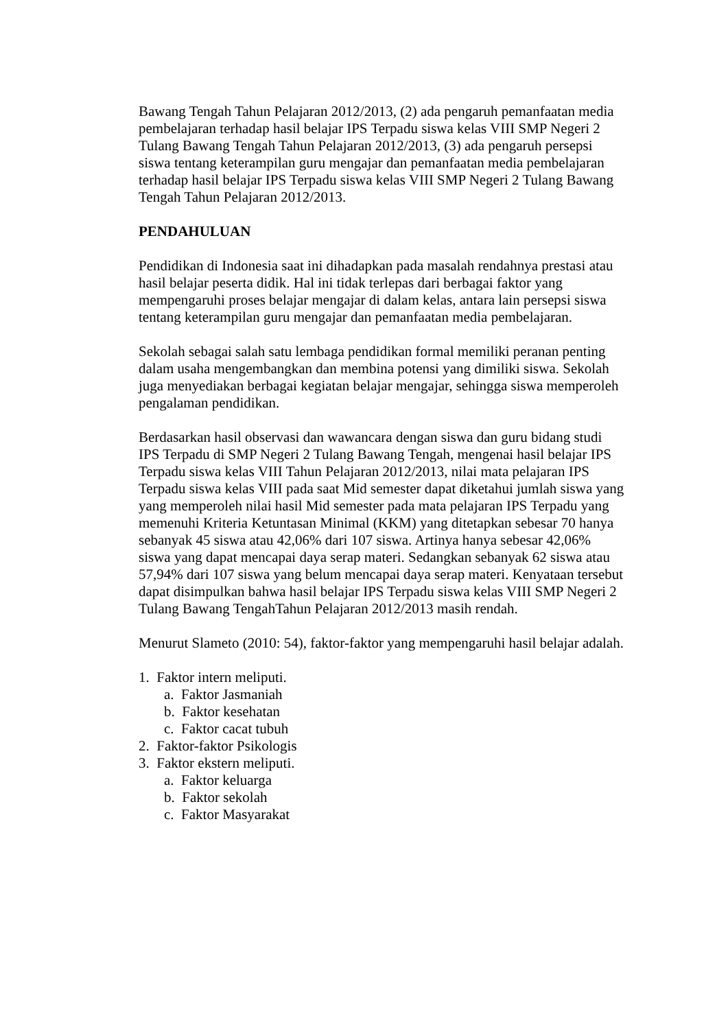Bawang Tengah Tahun Pelajaran 2012/2013, (2) ada pengaruh pemanfaatan media pembelajaran terhadap hasil belajar IPS Terpadu siswa kelas VIII SMP Negeri 2 Tulang Bawang Tengah Tahun Pelajaran 2012/2013, (3) ada pengaruh persepsi siswa tentang keterampilan guru mengajar dan pemanfaatan media pembelajaran terhadap hasil belajar IPS Terpadu siswa kelas VIII SMP Negeri 2 Tulang Bawang Tengah Tahun Pelajaran 2012/2013.
PENDAHULUAN
Pendidikan di Indonesia saat ini dihadapkan pada masalah rendahnya prestasi atau hasil belajar peserta didik. Hal ini tidak terlepas dari berbagai faktor yang mempengaruhi proses belajar mengajar di dalam kelas, antara lain persepsi siswa tentang keterampilan guru mengajar dan pemanfaatan media pembelajaran.
Sekolah sebagai salah satu lembaga pendidikan formal memiliki peranan penting dalam usaha mengembangkan dan membina potensi yang dimiliki siswa. Sekolah juga menyediakan berbagai kegiatan belajar mengajar, sehingga siswa memperoleh pengalaman pendidikan.
Berdasarkan hasil observasi dan wawancara dengan siswa dan guru bidang studi IPS Terpadu di SMP Negeri 2 Tulang Bawang Tengah, mengenai hasil belajar IPS Terpadu siswa kelas VIII Tahun Pelajaran 2012/2013, nilai mata pelajaran IPS Terpadu siswa kelas VIII pada saat Mid semester dapat diketahui jumlah siswa yang yang memperoleh nilai hasil Mid semester pada mata pelajaran IPS Terpadu yang memenuhi Kriteria Ketuntasan Minimal (KKM) yang ditetapkan sebesar 70 hanya sebanyak 45 siswa atau 42,06% dari 107 siswa. Artinya hanya sebesar 42,06% siswa yang dapat mencapai daya serap materi. Sedangkan sebanyak 62 siswa atau 57,94% dari 107 siswa yang belum mencapai daya serap materi. Kenyataan tersebut dapat disimpulkan bahwa hasil belajar IPS Terpadu siswa kelas VIII SMP Negeri 2 Tulang Bawang TengahTahun Pelajaran 2012/2013 masih rendah.
Menurut Slameto (2010: 54), faktor-faktor yang mempengaruhi hasil belajar adalah.
1. Faktor intern meliputi.
a. Faktor Jasmaniah
b. Faktor kesehatan
c. Faktor cacat tubuh
2. Faktor-faktor Psikologis
3. Faktor ekstern meliputi.
a. Faktor keluarga
b. Faktor sekolah
c. Faktor Masyarakat